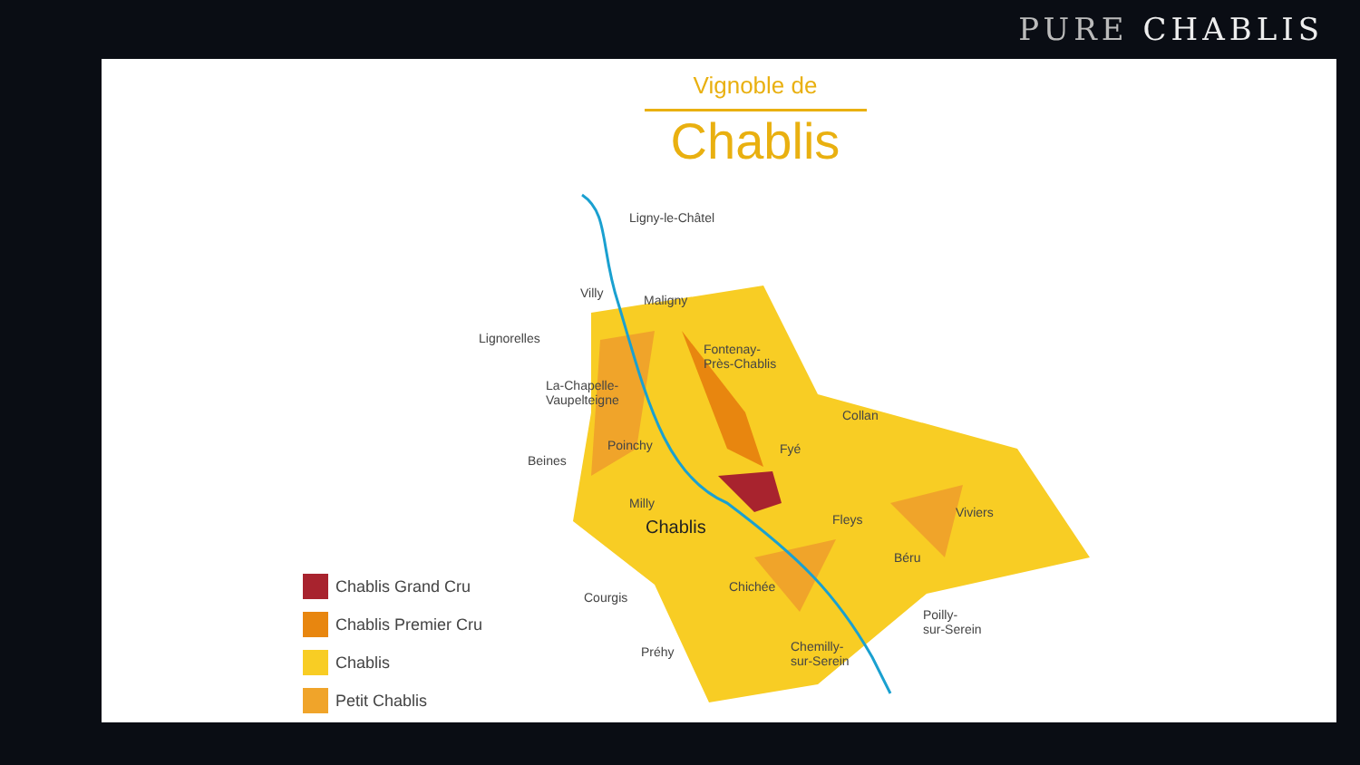PURE CHABLIS
Vignoble de
Chablis
Ligny-le-Châtel
Maligny
Villy
Lignorelles
Fontenay-
Près-Chablis
La-Chapelle-
Vaupelteigne
Collan
Poinchy Fyé
Beines
Milly
Fleys Viviers
Chablis
Béru
Chichée
Courgis
Poilly-
sur-Serein
Chemilly-
sur-Serein
Préhy
Chablis Grand Cru
Chablis Premier Cru
Chablis
Petit Chablis